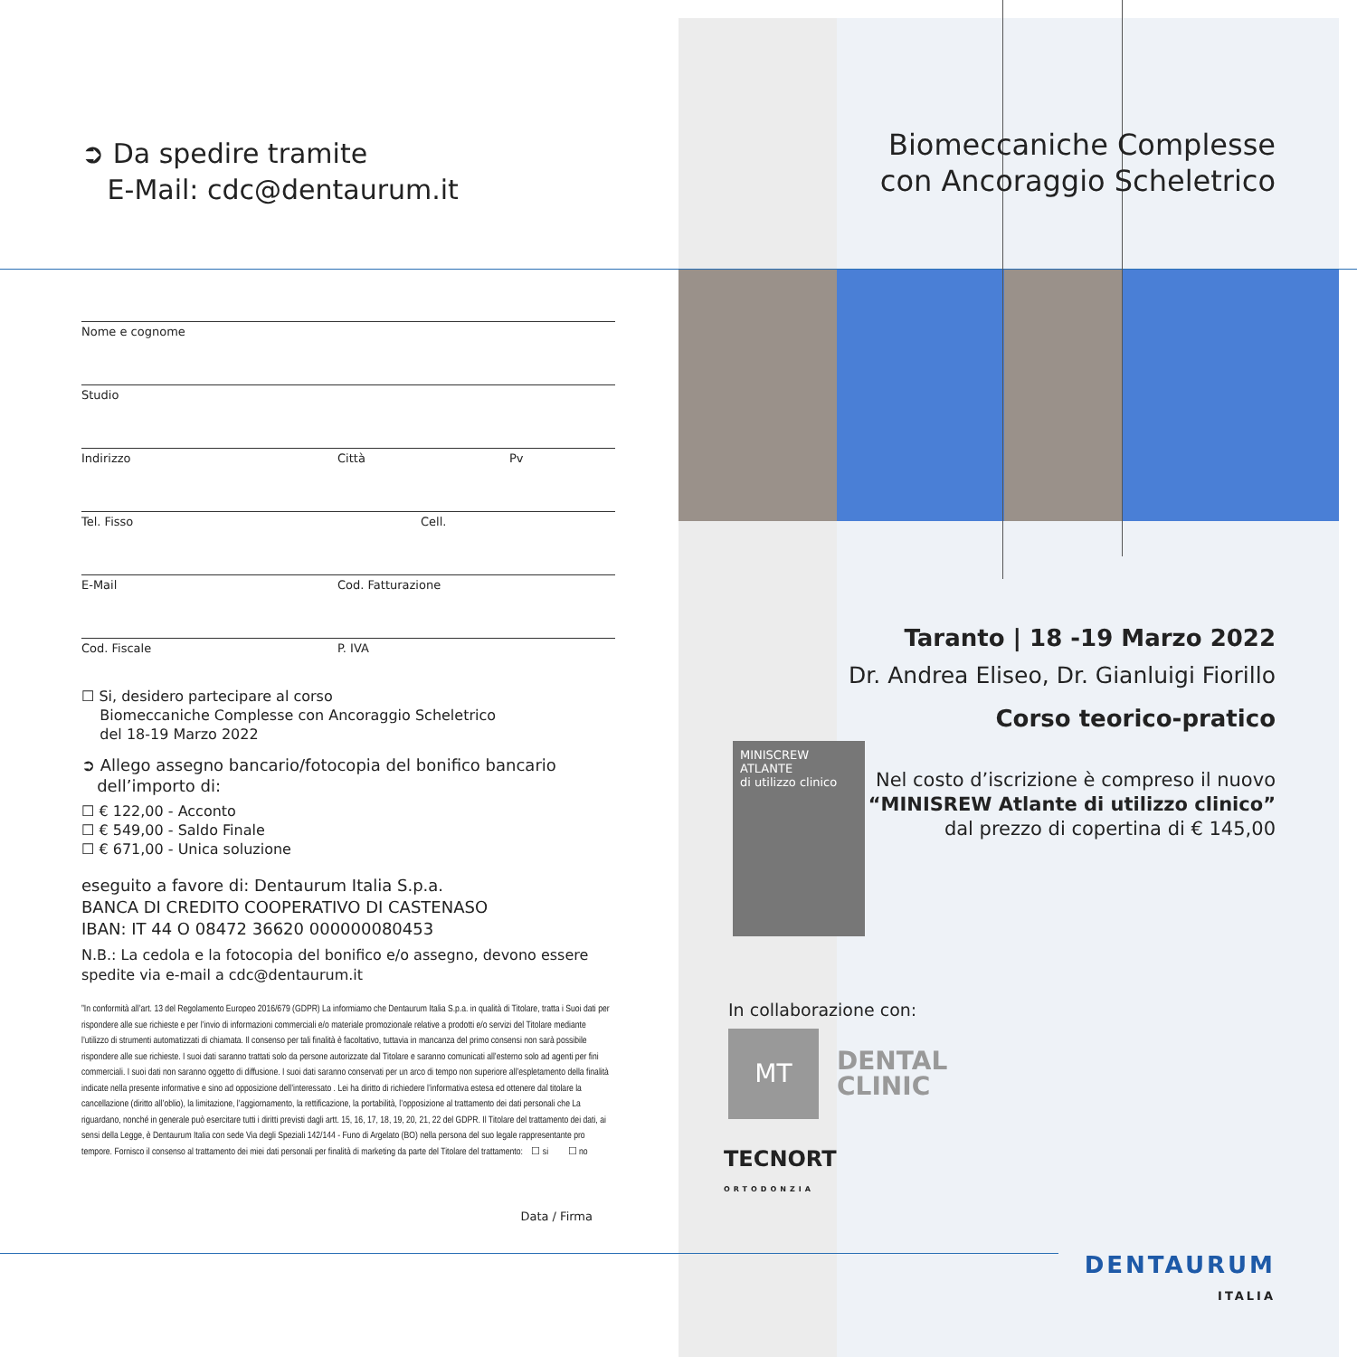➲ Da spedire tramite
E-Mail: cdc@dentaurum.it
Nome e cognome
Studio
Indirizzo Città Pv
Tel. Fisso Cell.
E-Mail Cod. Fatturazione
Cod. Fiscale P. IVA
☐ Si, desidero partecipare al corso
Biomeccaniche Complesse con Ancoraggio Scheletrico
del 18-19 Marzo 2022
➲ Allego assegno bancario/fotocopia del bonifico bancario
dell’importo di:
☐ € 122,00 - Acconto
☐ € 549,00 - Saldo Finale
☐ € 671,00 - Unica soluzione
eseguito a favore di: Dentaurum Italia S.p.a.
BANCA DI CREDITO COOPERATIVO DI CASTENASO
IBAN: IT 44 O 08472 36620 000000080453
N.B.: La cedola e la fotocopia del bonifico e/o assegno, devono essere spedite via e-mail a cdc@dentaurum.it
”In conformità all’art. 13 del Regolamento Europeo 2016/679 (GDPR) La informiamo che Dentaurum Italia S.p.a. in qualità di Titolare, tratta i Suoi dati per rispondere alle sue richieste e per l’invio di informazioni commerciali e/o materiale promozionale relative a prodotti e/o servizi del Titolare mediante l’utilizzo di strumenti automatizzati di chiamata. Il consenso per tali finalità è facoltativo, tuttavia in mancanza del primo consensi non sarà possibile rispondere alle sue richieste. I suoi dati saranno trattati solo da persone autorizzate dal Titolare e saranno comunicati all’esterno solo ad agenti per fini commerciali. I suoi dati non saranno oggetto di diffusione. I suoi dati saranno conservati per un arco di tempo non superiore all’espletamento della finalità indicate nella presente informative e sino ad opposizione dell’interessato . Lei ha diritto di richiedere l’informativa estesa ed ottenere dal titolare la cancellazione (diritto all’oblio), la limitazione, l’aggiornamento, la rettificazione, la portabilità, l’opposizione al trattamento dei dati personali che La riguardano, nonché in generale può esercitare tutti i diritti previsti dagli artt. 15, 16, 17, 18, 19, 20, 21, 22 del GDPR. Il Titolare del trattamento dei dati, ai sensi della Legge, è Dentaurum Italia con sede Via degli Speziali 142/144 - Funo di Argelato (BO) nella persona del suo legale rappresentante pro tempore. Fornisco il consenso al trattamento dei miei dati personali per finalità di marketing da parte del Titolare del trattamento: ☐ si ☐ no
Data / Firma
Biomeccaniche Complesse
con Ancoraggio Scheletrico
Taranto | 18 -19 Marzo 2022
Dr. Andrea Eliseo, Dr. Gianluigi Fiorillo
Corso teorico-pratico
MINISCREW
ATLANTE
di utilizzo clinico
Nel costo d’iscrizione è compreso il nuovo
“MINISREW Atlante di utilizzo clinico”
dal prezzo di copertina di € 145,00
In collaborazione con:
MT
DENTAL
CLINIC
TECNORT
ORTODONZIA
DENTAURUM
ITALIA